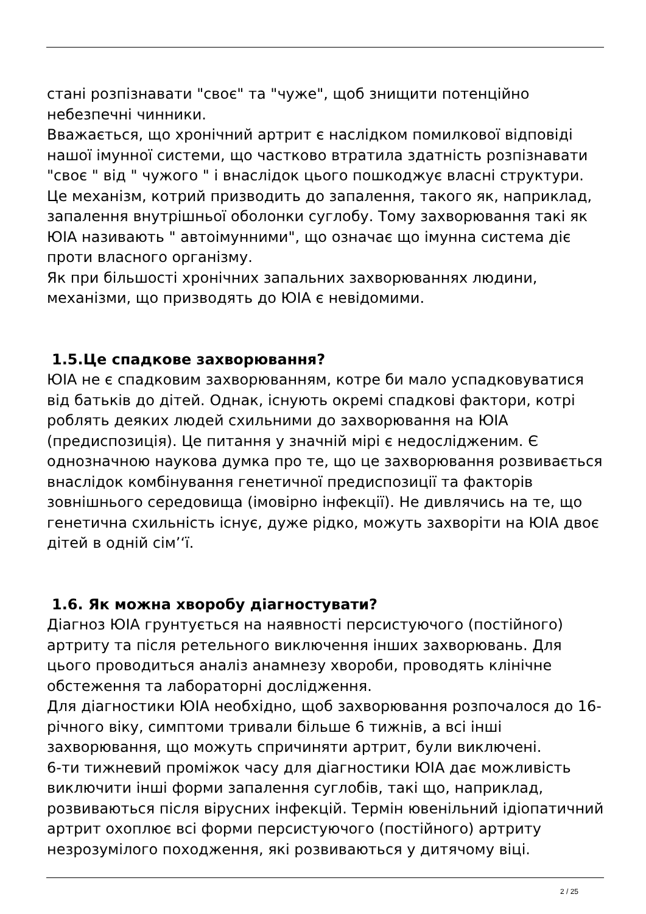стані розпізнавати "своє" та "чуже", щоб знищити потенційно небезпечні чинники.
Вважається, що хронічний артрит є наслідком помилкової відповіді нашої імунної системи, що частково втратила здатність розпізнавати "своє " від " чужого " і внаслідок цього пошкоджує власні структури. Це механізм, котрий призводить до запалення, такого як, наприклад, запалення внутрішньої оболонки суглобу. Тому захворювання такі як ЮІА називають " автоімунними", що означає що імунна система діє проти власного організму.
Як при більшості хронічних запальних захворюваннях людини, механізми, що призводять до ЮІА є невідомими.
1.5.Це спадкове захворювання?
ЮІА не є спадковим захворюванням, котре би мало успадковуватися від батьків до дітей. Однак, існують окремі спадкові фактори, котрі роблять деяких людей схильними до захворювання на ЮІА (предиспозиція). Це питання у значній мірі є недослідженим. Є однозначною наукова думка про те, що це захворювання розвивається внаслідок комбінування генетичної предиспозиції та факторів зовнішнього середовища (імовірно інфекції). Не дивлячись на те, що генетична схильність існує, дуже рідко, можуть захворіти на ЮІА двоє дітей в одній сім’‘ї.
1.6. Як можна хворобу діагностувати?
Діагноз ЮІА грунтується на наявності персистуючого (постійного) артриту та після ретельного виключення інших захворювань. Для цього проводиться аналіз анамнезу хвороби, проводять клінічне обстеження та лабораторні дослідження.
Для діагностики ЮІА необхідно, щоб захворювання розпочалося до 16-річного віку, симптоми тривали більше 6 тижнів, а всі інші захворювання, що можуть спричиняти артрит, були виключені.
6-ти тижневий проміжок часу для діагностики ЮІА дає можливість виключити інші форми запалення суглобів, такі що, наприклад, розвиваються після вірусних інфекцій. Термін ювенільний ідіопатичний артрит охоплює всі форми персистуючого (постійного) артриту незрозумілого походження, які розвиваються у дитячому віці.
2 / 25